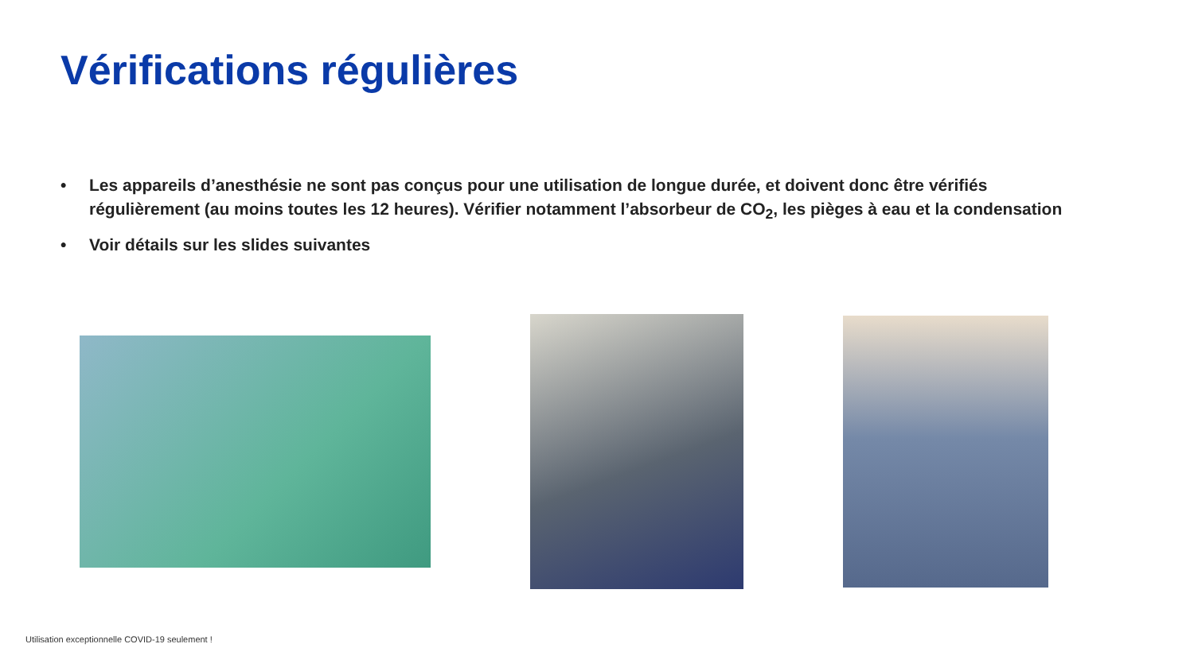Vérifications régulières
• Les appareils d’anesthésie ne sont pas conçus pour une utilisation de longue durée, et doivent donc être vérifiés régulièrement (au moins toutes les 12 heures). Vérifier notamment l’absorbeur de CO<sub>2</sub>, les pièges à eau et la condensation
• Voir détails sur les slides suivantes
Utilisation exceptionnelle COVID-19 seulement !